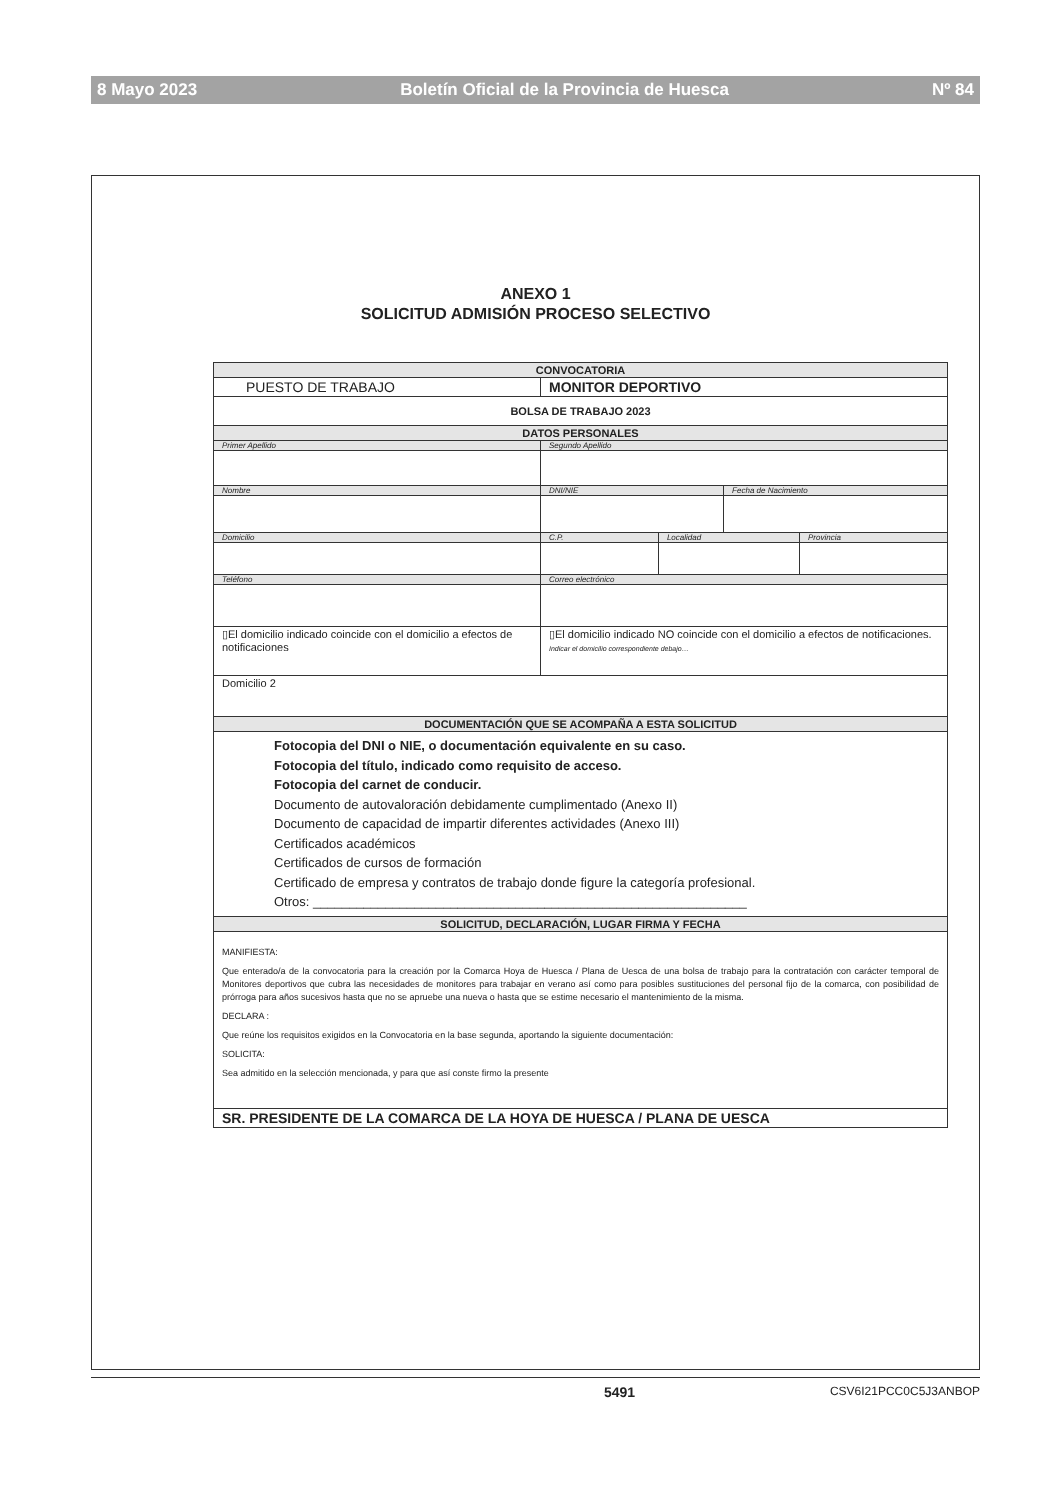8 Mayo 2023 Boletín Oficial de la Provincia de Huesca Nº 84
ANEXO 1
SOLICITUD ADMISIÓN PROCESO SELECTIVO
| CONVOCATORIA | | | | |
| PUESTO DE TRABAJO | MONITOR DEPORTIVO | | | |
| BOLSA DE TRABAJO 2023 | | | | |
| DATOS PERSONALES | | | | |
| Primer Apellido | Segundo Apellido | | | |
| Nombre | DNI/NIE | | Fecha de Nacimiento | |
| Domicilio | C.P. | Localidad | | Provincia |
| Teléfono | Correo electrónico | | | |
| ▯El domicilio indicado coincide con el domicilio a efectos de notificaciones | ▯El domicilio indicado NO coincide con el domicilio a efectos de notificaciones. Indicar el domicilio correspondiente debajo… | | | |
| Domicilio 2 | | | | |
| DOCUMENTACIÓN QUE SE ACOMPAÑA A ESTA SOLICITUD | | | | |
| Fotocopia del DNI o NIE, o documentación equivalente en su caso. Fotocopia del título, indicado como requisito de acceso. Fotocopia del carnet de conducir. Documento de autovaloración debidamente cumplimentado (Anexo II) Documento de capacidad de impartir diferentes actividades (Anexo III) Certificados académicos Certificados de cursos de formación Certificado de empresa y contratos de trabajo donde figure la categoría profesional. Otros: ____________________________________________________________ | | | | |
| SOLICITUD, DECLARACIÓN, LUGAR FIRMA Y FECHA | | | | |
| MANIFIESTA: Que enterado/a de la convocatoria para la creación por la Comarca Hoya de Huesca / Plana de Uesca de una bolsa de trabajo para la contratación con carácter temporal de Monitores deportivos que cubra las necesidades de monitores para trabajar en verano así como para posibles sustituciones del personal fijo de la comarca, con posibilidad de prórroga para años sucesivos hasta que no se apruebe una nueva o hasta que se estime necesario el mantenimiento de la misma. DECLARA : Que reúne los requisitos exigidos en la Convocatoria en la base segunda, aportando la siguiente documentación: SOLICITA: Sea admitido en la selección mencionada, y para que así conste firmo la presente | | | | |
| SR. PRESIDENTE DE LA COMARCA DE LA HOYA DE HUESCA / PLANA DE UESCA | | | | |
5491 CSV6I21PCC0C5J3ANBOP